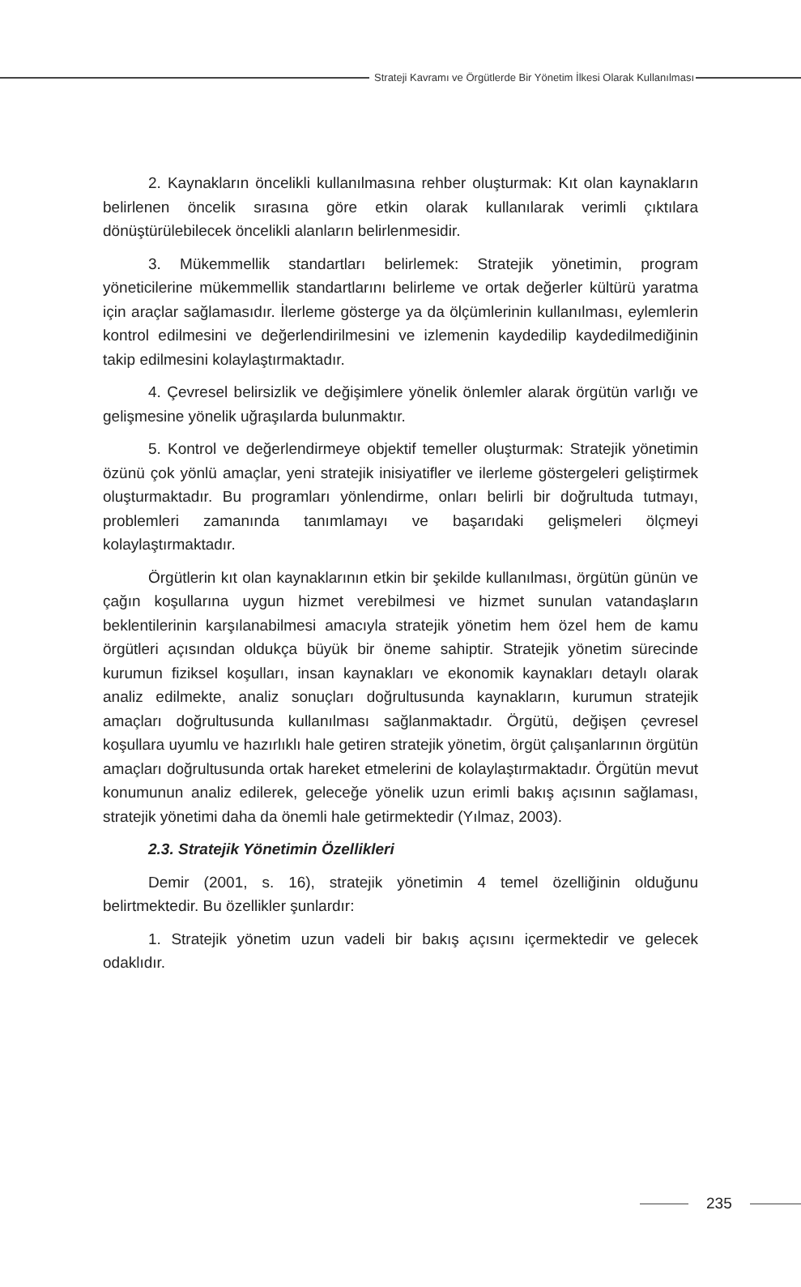Strateji Kavramı ve Örgütlerde Bir Yönetim İlkesi Olarak Kullanılması
2. Kaynakların öncelikli kullanılmasına rehber oluşturmak: Kıt olan kaynakların belirlenen öncelik sırasına göre etkin olarak kullanılarak verimli çıktılara dönüştürülebilecek öncelikli alanların belirlenmesidir.
3. Mükemmellik standartları belirlemek: Stratejik yönetimin, program yöneticilerine mükemmellik standartlarını belirleme ve ortak değerler kültürü yaratma için araçlar sağlamasıdır. İlerleme gösterge ya da ölçümlerinin kullanılması, eylemlerin kontrol edilmesini ve değerlendirilmesini ve izlemenin kaydedilip kaydedilmediğinin takip edilmesini kolaylaştırmaktadır.
4. Çevresel belirsizlik ve değişimlere yönelik önlemler alarak örgütün varlığı ve gelişmesine yönelik uğraşılarda bulunmaktır.
5. Kontrol ve değerlendirmeye objektif temeller oluşturmak: Stratejik yönetimin özünü çok yönlü amaçlar, yeni stratejik inisiyatifler ve ilerleme göstergeleri geliştirmek oluşturmaktadır. Bu programları yönlendirme, onları belirli bir doğrultuda tutmayı, problemleri zamanında tanımlamayı ve başarıdaki gelişmeleri ölçmeyi kolaylaştırmaktadır.
Örgütlerin kıt olan kaynaklarının etkin bir şekilde kullanılması, örgütün günün ve çağın koşullarına uygun hizmet verebilmesi ve hizmet sunulan vatandaşların beklentilerinin karşılanabilmesi amacıyla stratejik yönetim hem özel hem de kamu örgütleri açısından oldukça büyük bir öneme sahiptir. Stratejik yönetim sürecinde kurumun fiziksel koşulları, insan kaynakları ve ekonomik kaynakları detaylı olarak analiz edilmekte, analiz sonuçları doğrultusunda kaynakların, kurumun stratejik amaçları doğrultusunda kullanılması sağlanmaktadır. Örgütü, değişen çevresel koşullara uyumlu ve hazırlıklı hale getiren stratejik yönetim, örgüt çalışanlarının örgütün amaçları doğrultusunda ortak hareket etmelerini de kolaylaştırmaktadır. Örgütün mevut konumunun analiz edilerek, geleceğe yönelik uzun erimli bakış açısının sağlaması, stratejik yönetimi daha da önemli hale getirmektedir (Yılmaz, 2003).
2.3. Stratejik Yönetimin Özellikleri
Demir (2001, s. 16), stratejik yönetimin 4 temel özelliğinin olduğunu belirtmektedir. Bu özellikler şunlardır:
1. Stratejik yönetim uzun vadeli bir bakış açısını içermektedir ve gelecek odaklıdır.
235